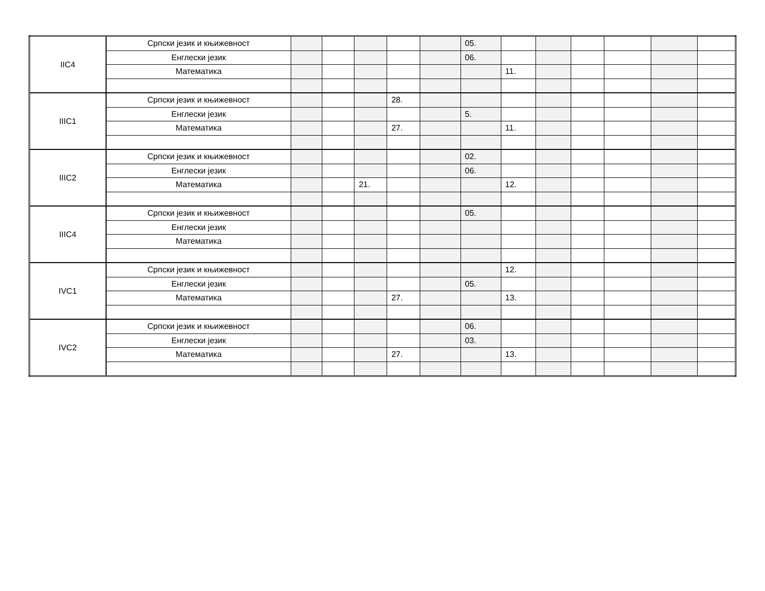| IIC4 | Српски језик и књижевност | | | | | | 05. | | | | | | |
| | Енглески језик | | | | | | 06. | | | | | | |
| | Математика | | | | | | | 11. | | | | | |
| IIIC1 | Српски језик и књижевност | | | | 28. | | | | | | | | |
| | Енглески језик | | | | | | 5. | | | | | | |
| | Математика | | | | 27. | | | 11. | | | | | |
| IIIC2 | Српски језик и књижевност | | | | | | 02. | | | | | | |
| | Енглески језик | | | | | | 06. | | | | | | |
| | Математика | | | 21. | | | | 12. | | | | | |
| IIIC4 | Српски језик и књижевност | | | | | | 05. | | | | | | |
| | Енглески језик | | | | | | | | | | | | |
| | Математика | | | | | | | | | | | | |
| IVC1 | Српски језик и књижевност | | | | | | | 12. | | | | | |
| | Енглески језик | | | | | | 05. | | | | | | |
| | Математика | | | | 27. | | | 13. | | | | | |
| IVC2 | Српски језик и књижевност | | | | | | 06. | | | | | | |
| | Енглески језик | | | | | | 03. | | | | | | |
| | Математика | | | | 27. | | | 13. | | | | | |